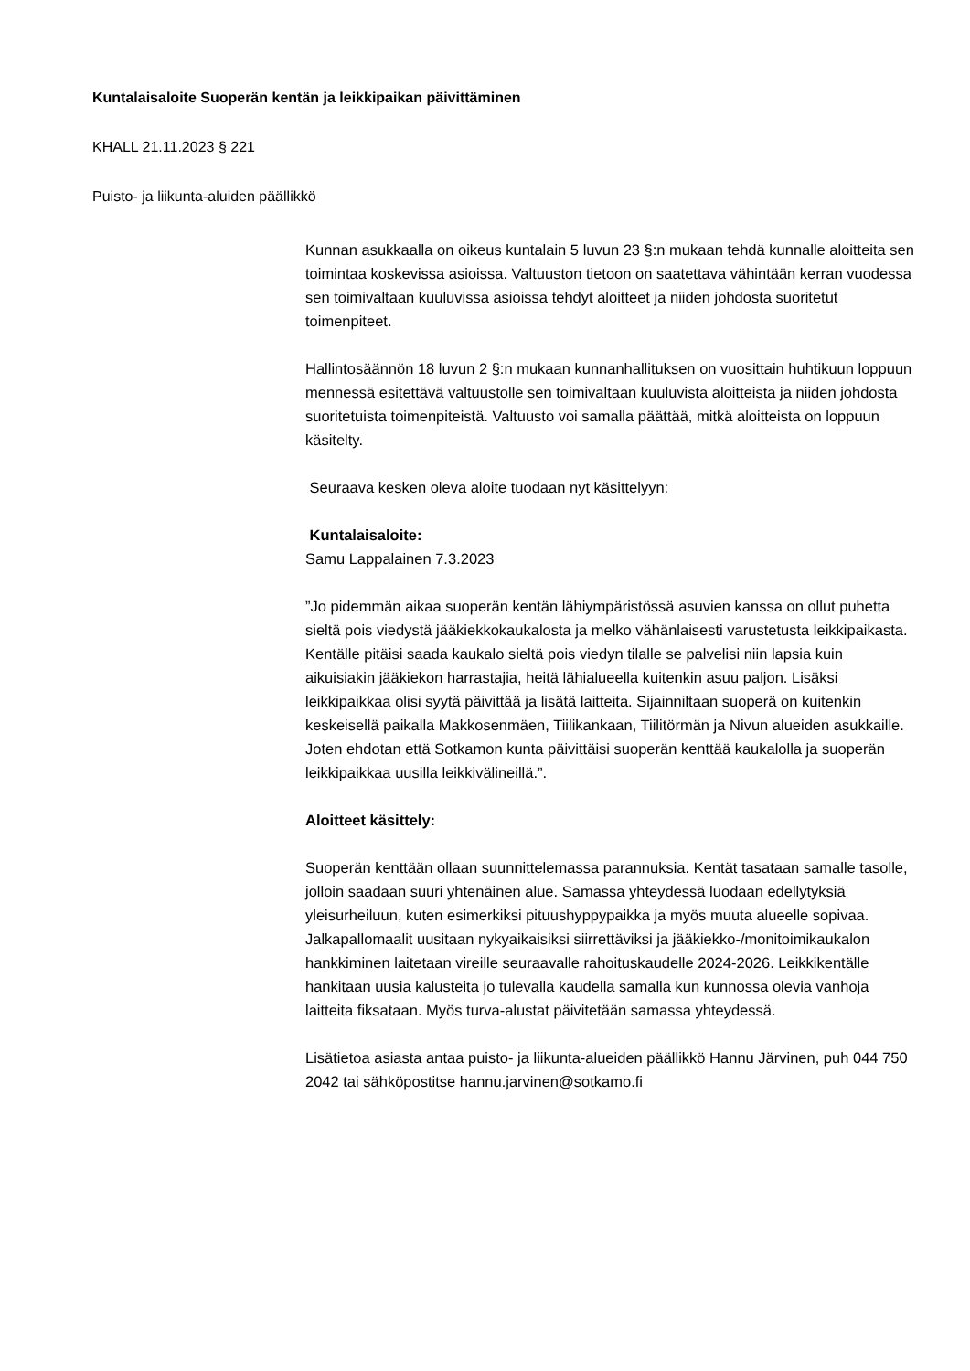Kuntalaisaloite Suoperän kentän ja leikkipaikan päivittäminen
KHALL 21.11.2023 § 221
Puisto- ja liikunta-aluiden päällikkö
Kunnan asukkaalla on oikeus kuntalain 5 luvun 23 §:n mukaan tehdä kunnalle aloitteita sen toimintaa koskevissa asioissa. Valtuuston tietoon on saatettava vähintään kerran vuodessa sen toimivaltaan kuuluvissa asioissa tehdyt aloitteet ja niiden johdosta suoritetut toimenpiteet.
Hallintosäännön 18 luvun 2 §:n mukaan kunnanhallituksen on vuosittain huhtikuun loppuun mennessä esitettävä valtuustolle sen toimivaltaan kuuluvista aloitteista ja niiden johdosta suoritetuista toimenpiteistä. Valtuusto voi samalla päättää, mitkä aloitteista on loppuun käsitelty.
Seuraava kesken oleva aloite tuodaan nyt käsittelyyn:
Kuntalaisaloite:
Samu Lappalainen 7.3.2023
”Jo pidemmän aikaa suoperän kentän lähiympäristössä asuvien kanssa on ollut puhetta sieltä pois viedystä jääkiekkokaukalosta ja melko vähänlaisesti varustetusta leikkipaikasta. Kentälle pitäisi saada kaukalo sieltä pois viedyn tilalle se palvelisi niin lapsia kuin aikuisiakin jääkiekon harrastajia, heitä lähialueella kuitenkin asuu paljon. Lisäksi leikkipaikkaa olisi syytä päivittää ja lisätä laitteita. Sijainniltaan suoperä on kuitenkin keskeisellä paikalla Makkosenmäen, Tiilikankaan, Tiilitörmän ja Nivun alueiden asukkaille. Joten ehdotan että Sotkamon kunta päivittäisi suoperän kenttää kaukalolla ja suoperän leikkipaikkaa uusilla leikkivälineillä.”.
Aloitteet käsittely:
Suoperän kenttään ollaan suunnittelemassa parannuksia. Kentät tasataan samalle tasolle, jolloin saadaan suuri yhtenäinen alue. Samassa yhteydessä luodaan edellytyksiä yleisurheiluun, kuten esimerkiksi pituushyppypaikka ja myös muuta alueelle sopivaa. Jalkapallomaalit uusitaan nykyaikaisiksi siirrettäviksi ja jääkiekko-/monitoimikaukalon hankkiminen laitetaan vireille seuraavalle rahoituskaudelle 2024-2026. Leikkikentälle hankitaan uusia kalusteita jo tulevalla kaudella samalla kun kunnossa olevia vanhoja laitteita fiksataan. Myös turva-alustat päivitetään samassa yhteydessä.
Lisätietoa asiasta antaa puisto- ja liikunta-alueiden päällikkö Hannu Järvinen, puh 044 750 2042 tai sähköpostitse hannu.jarvinen@sotkamo.fi